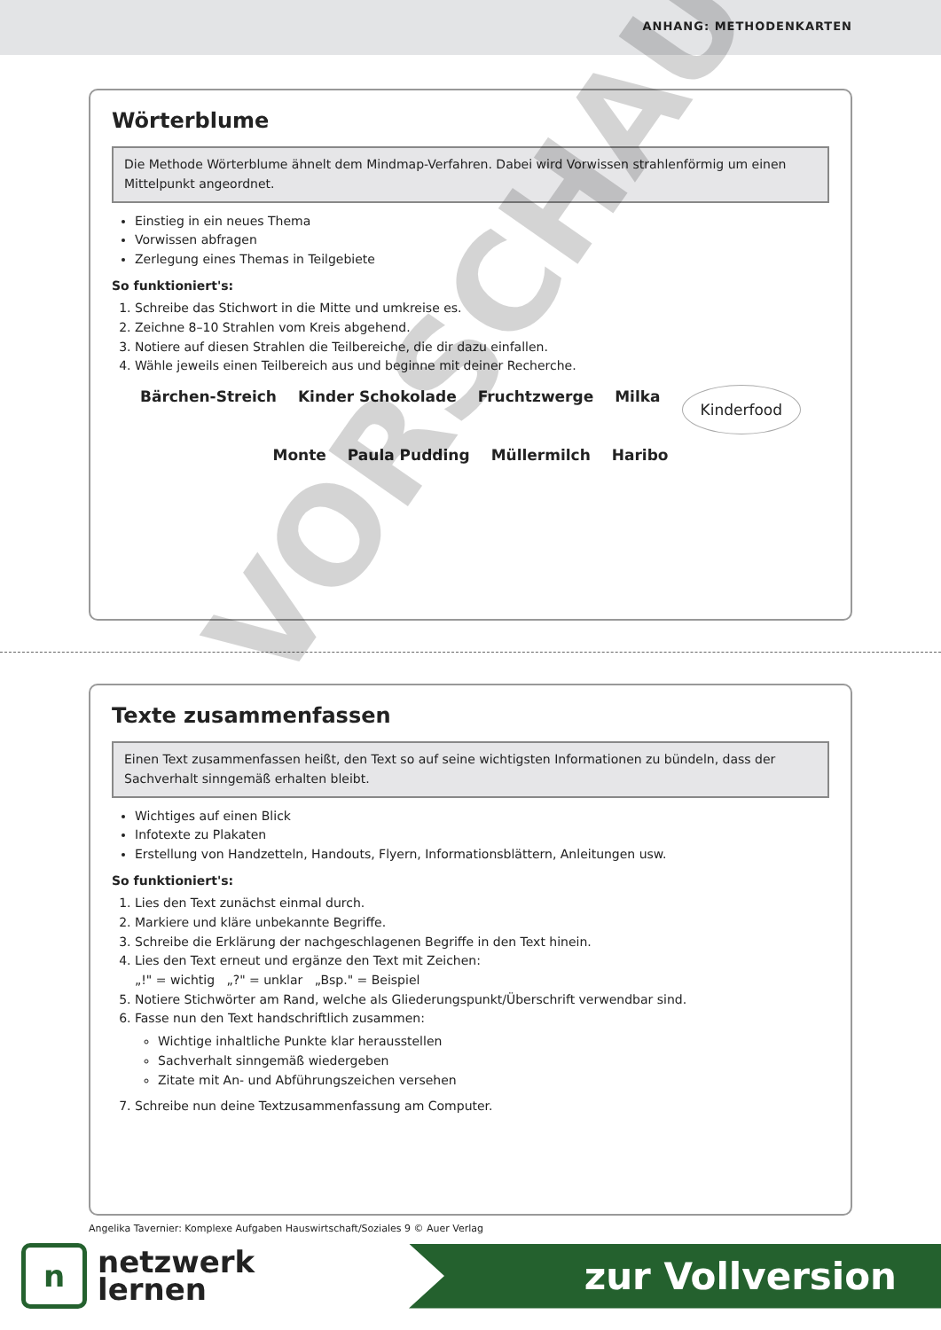ANHANG: METHODENKARTEN
Wörterblume
Die Methode Wörterblume ähnelt dem Mindmap-Verfahren. Dabei wird Vorwissen strahlenförmig um einen Mittelpunkt angeordnet.
Einstieg in ein neues Thema
Vorwissen abfragen
Zerlegung eines Themas in Teilgebiete
So funktioniert's:
1. Schreibe das Stichwort in die Mitte und umkreise es.
2. Zeichne 8–10 Strahlen vom Kreis abgehend.
3. Notiere auf diesen Strahlen die Teilbereiche, die dir dazu einfallen.
4. Wähle jeweils einen Teilbereich aus und beginne mit deiner Recherche.
Bärchen-Streich Kinder Schokolade Fruchtzwerge Milka Kinderfood Monte Paula Pudding Müllermilch Haribo
Texte zusammenfassen
Einen Text zusammenfassen heißt, den Text so auf seine wichtigsten Informationen zu bündeln, dass der Sachverhalt sinngemäß erhalten bleibt.
Wichtiges auf einen Blick
Infotexte zu Plakaten
Erstellung von Handzetteln, Handouts, Flyern, Informationsblättern, Anleitungen usw.
So funktioniert's:
1. Lies den Text zunächst einmal durch.
2. Markiere und kläre unbekannte Begriffe.
3. Schreibe die Erklärung der nachgeschlagenen Begriffe in den Text hinein.
4. Lies den Text erneut und ergänze den Text mit Zeichen:
„!" = wichtig „?" = unklar „Bsp." = Beispiel
5. Notiere Stichwörter am Rand, welche als Gliederungspunkt/Überschrift verwendbar sind.
6. Fasse nun den Text handschriftlich zusammen:
Wichtige inhaltliche Punkte klar herausstellen
Sachverhalt sinngemäß wiedergeben
Zitate mit An- und Abführungszeichen versehen
7. Schreibe nun deine Textzusammenfassung am Computer.
Angelika Tavernier: Komplexe Aufgaben Hauswirtschaft/Soziales 9 © Auer Verlag
n
netzwerk
lernen
zur Vollversion
VORSCHAU